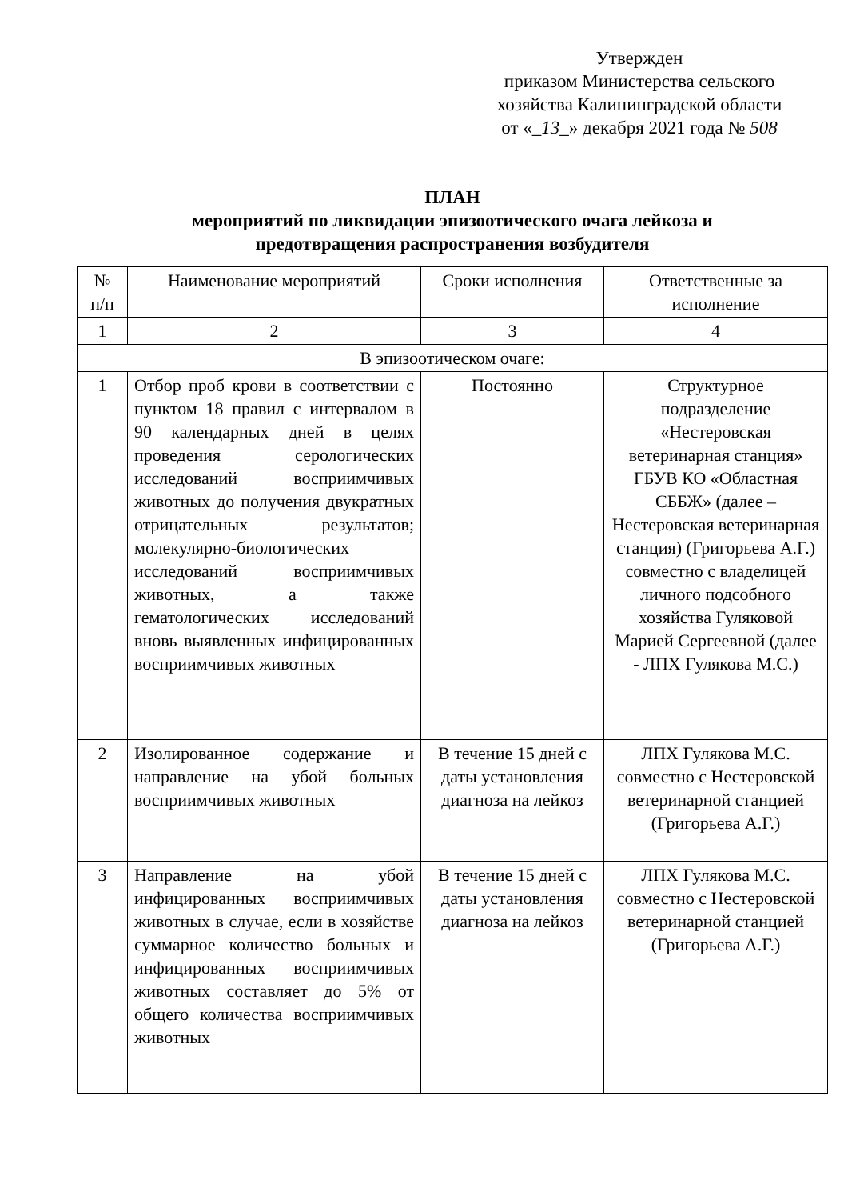Утвержден
приказом Министерства сельского
хозяйства Калининградской области
от «_13_» декабря 2021 года № 508
ПЛАН
мероприятий по ликвидации эпизоотического очага лейкоза и
предотвращения распространения возбудителя
| № п/п | Наименование мероприятий | Сроки исполнения | Ответственные за исполнение |
| --- | --- | --- | --- |
| 1 | 2 | 3 | 4 |
| В эпизоотическом очаге: | | | |
| 1 | Отбор проб крови в соответствии с пунктом 18 правил с интервалом в 90 календарных дней в целях проведения серологических исследований восприимчивых животных до получения двукратных отрицательных результатов; молекулярно-биологических исследований восприимчивых животных, а также гематологических исследований вновь выявленных инфицированных восприимчивых животных | Постоянно | Структурное подразделение «Нестеровская ветеринарная станция» ГБУВ КО «Областная СББЖ» (далее – Нестеровская ветеринарная станция) (Григорьева А.Г.) совместно с владелицей личного подсобного хозяйства Гуляковой Марией Сергеевной (далее - ЛПХ Гулякова М.С.) |
| 2 | Изолированное содержание и направление на убой больных восприимчивых животных | В течение 15 дней с даты установления диагноза на лейкоз | ЛПХ Гулякова М.С. совместно с Нестеровской ветеринарной станцией (Григорьева А.Г.) |
| 3 | Направление на убой инфицированных восприимчивых животных в случае, если в хозяйстве суммарное количество больных и инфицированных восприимчивых животных составляет до 5% от общего количества восприимчивых животных | В течение 15 дней с даты установления диагноза на лейкоз | ЛПХ Гулякова М.С. совместно с Нестеровской ветеринарной станцией (Григорьева А.Г.) |